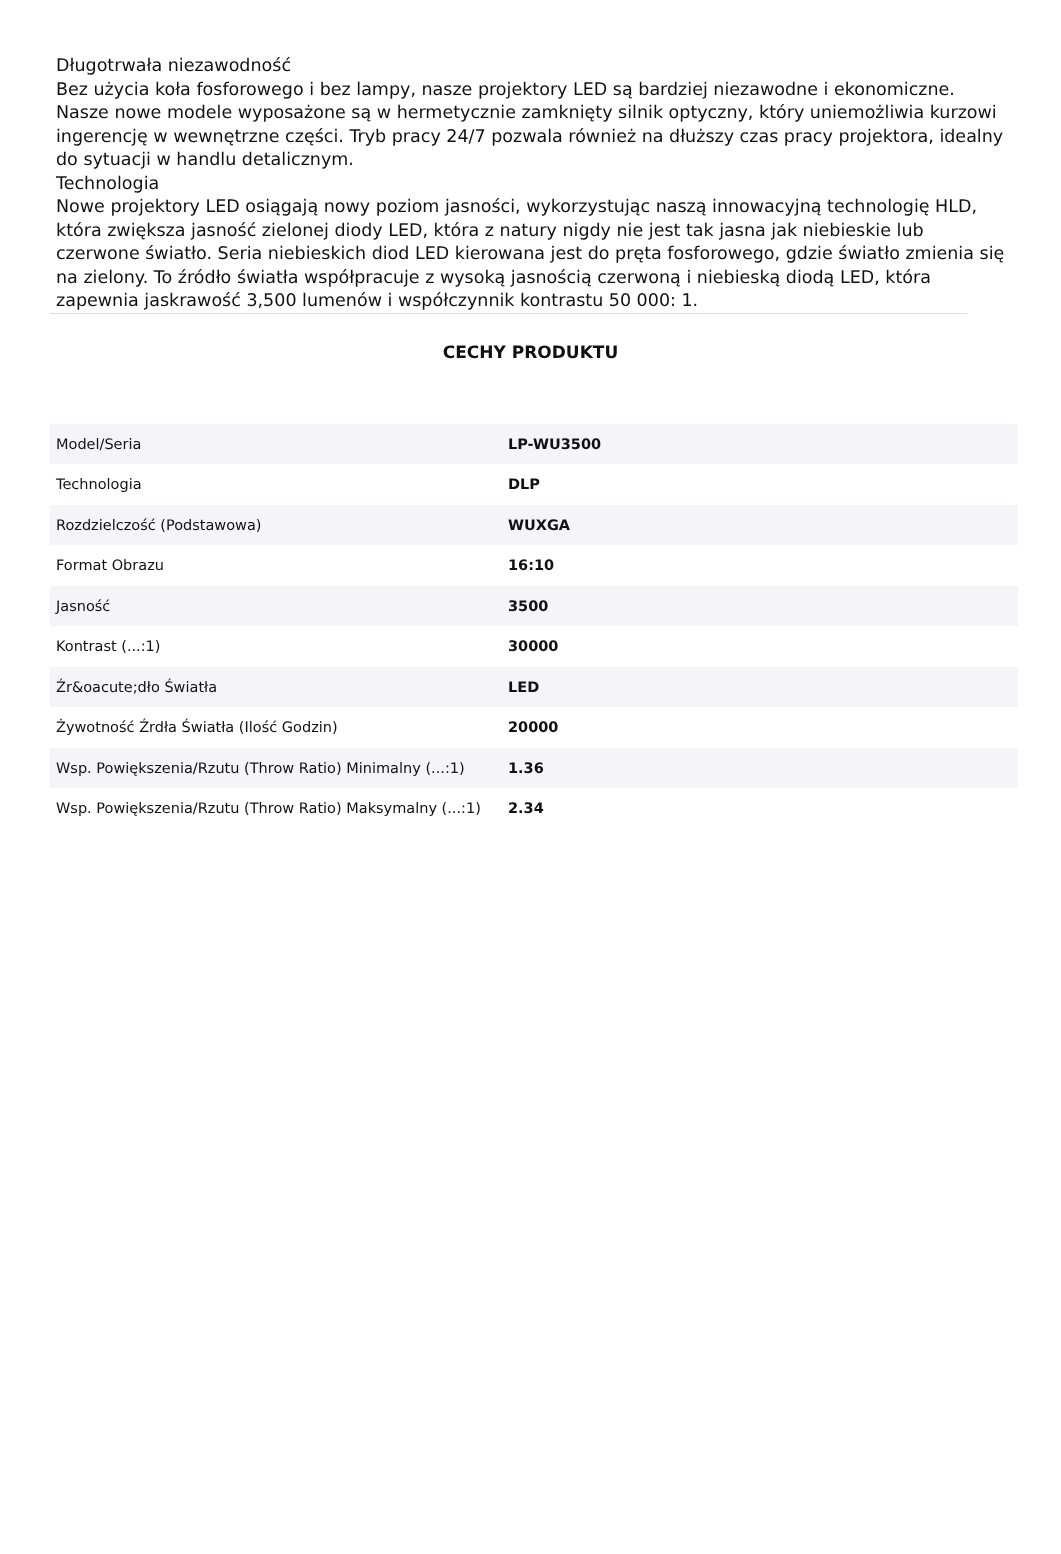Długotrwała niezawodność
Bez użycia koła fosforowego i bez lampy, nasze projektory LED są bardziej niezawodne i ekonomiczne. Nasze nowe modele wyposażone są w hermetycznie zamknięty silnik optyczny, który uniemożliwia kurzowi ingerencję w wewnętrzne części. Tryb pracy 24/7 pozwala również na dłuższy czas pracy projektora, idealny do sytuacji w handlu detalicznym.
Technologia
Nowe projektory LED osiągają nowy poziom jasności, wykorzystując naszą innowacyjną technologię HLD, która zwiększa jasność zielonej diody LED, która z natury nigdy nie jest tak jasna jak niebieskie lub czerwone światło. Seria niebieskich diod LED kierowana jest do pręta fosforowego, gdzie światło zmienia się na zielony. To źródło światła współpracuje z wysoką jasnością czerwoną i niebieską diodą LED, która zapewnia jaskrawość 3,500 lumenów i współczynnik kontrastu 50 000: 1.
CECHY PRODUKTU
| Model/Seria | LP-WU3500 |
| Technologia | DLP |
| Rozdzielczość (Podstawowa) | WUXGA |
| Format Obrazu | 16:10 |
| Jasność | 3500 |
| Kontrast (...:1) | 30000 |
| Źr&oacute;dło Światła | LED |
| Żywotność Źrdła Światła (Ilość Godzin) | 20000 |
| Wsp. Powiększenia/Rzutu (Throw Ratio) Minimalny (...:1) | 1.36 |
| Wsp. Powiększenia/Rzutu (Throw Ratio) Maksymalny (...:1) | 2.34 |